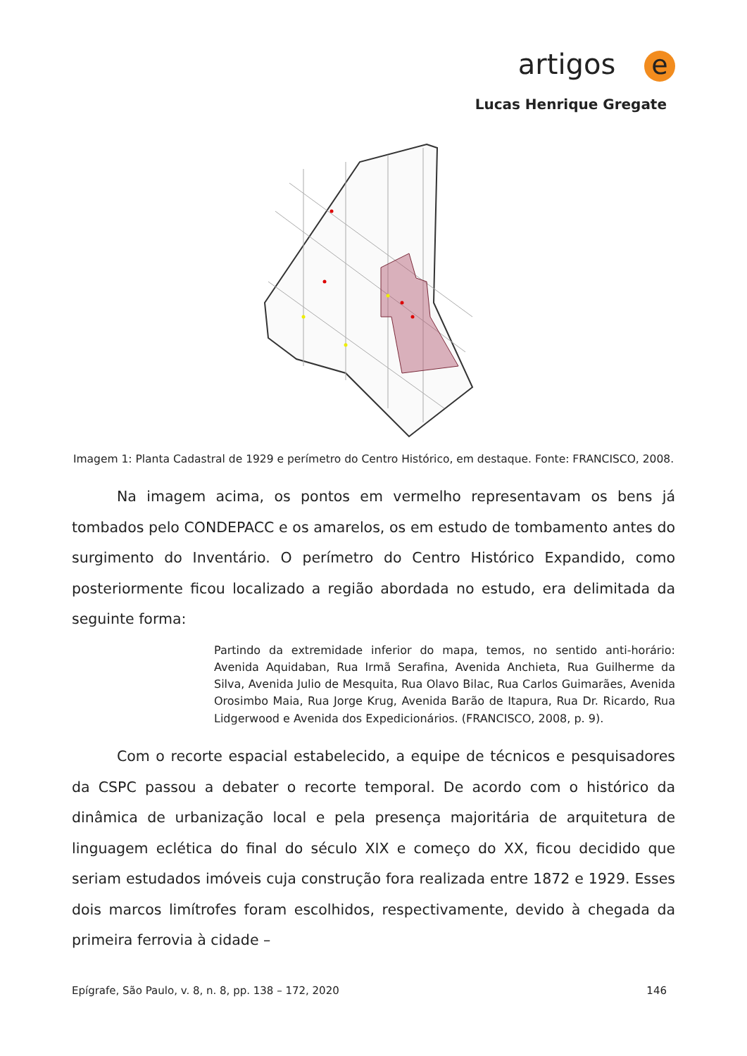artigos e
Lucas Henrique Gregate
Imagem 1: Planta Cadastral de 1929 e perímetro do Centro Histórico, em destaque. Fonte: FRANCISCO, 2008.
Na imagem acima, os pontos em vermelho representavam os bens já tombados pelo CONDEPACC e os amarelos, os em estudo de tombamento antes do surgimento do Inventário. O perímetro do Centro Histórico Expandido, como posteriormente ficou localizado a região abordada no estudo, era delimitada da seguinte forma:
Partindo da extremidade inferior do mapa, temos, no sentido anti-horário: Avenida Aquidaban, Rua Irmã Serafina, Avenida Anchieta, Rua Guilherme da Silva, Avenida Julio de Mesquita, Rua Olavo Bilac, Rua Carlos Guimarães, Avenida Orosimbo Maia, Rua Jorge Krug, Avenida Barão de Itapura, Rua Dr. Ricardo, Rua Lidgerwood e Avenida dos Expedicionários. (FRANCISCO, 2008, p. 9).
Com o recorte espacial estabelecido, a equipe de técnicos e pesquisadores da CSPC passou a debater o recorte temporal. De acordo com o histórico da dinâmica de urbanização local e pela presença majoritária de arquitetura de linguagem eclética do final do século XIX e começo do XX, ficou decidido que seriam estudados imóveis cuja construção fora realizada entre 1872 e 1929. Esses dois marcos limítrofes foram escolhidos, respectivamente, devido à chegada da primeira ferrovia à cidade –
Epígrafe, São Paulo, v. 8, n. 8, pp. 138 – 172, 2020 146